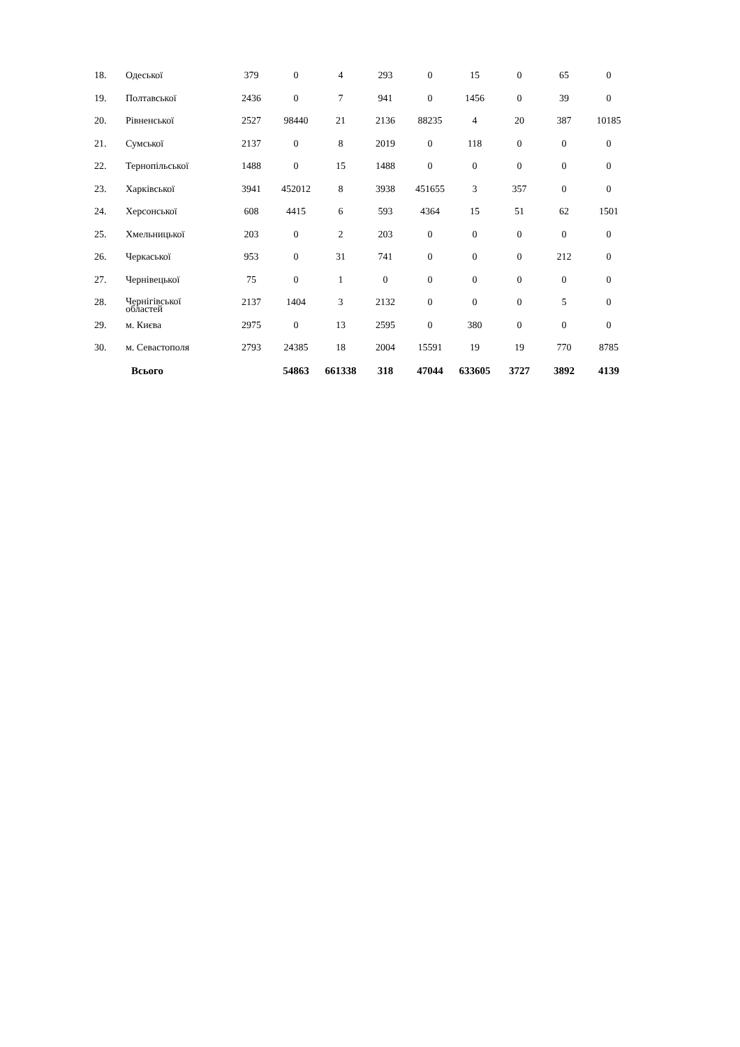| 18. | Одеської | 379 | 0 | 4 | 293 | 0 | 15 | 0 | 65 | 0 |
| 19. | Полтавської | 2436 | 0 | 7 | 941 | 0 | 1456 | 0 | 39 | 0 |
| 20. | Рівненської | 2527 | 98440 | 21 | 2136 | 88235 | 4 | 20 | 387 | 10185 |
| 21. | Сумської | 2137 | 0 | 8 | 2019 | 0 | 118 | 0 | 0 | 0 |
| 22. | Тернопільської | 1488 | 0 | 15 | 1488 | 0 | 0 | 0 | 0 | 0 |
| 23. | Харківської | 3941 | 452012 | 8 | 3938 | 451655 | 3 | 357 | 0 | 0 |
| 24. | Херсонської | 608 | 4415 | 6 | 593 | 4364 | 15 | 51 | 62 | 1501 |
| 25. | Хмельницької | 203 | 0 | 2 | 203 | 0 | 0 | 0 | 0 | 0 |
| 26. | Черкаської | 953 | 0 | 31 | 741 | 0 | 0 | 0 | 212 | 0 |
| 27. | Чернівецької | 75 | 0 | 1 | 0 | 0 | 0 | 0 | 0 | 0 |
| 28. | Чернігівської областей | 2137 | 1404 | 3 | 2132 | 0 | 0 | 0 | 5 | 0 |
| 29. | м. Києва | 2975 | 0 | 13 | 2595 | 0 | 380 | 0 | 0 | 0 |
| 30. | м. Севастополя | 2793 | 24385 | 18 | 2004 | 15591 | 19 | 19 | 770 | 8785 |
| | Всього | | 54863 | 661338 | 318 | 47044 | 633605 | 3727 | 3892 | 4139 |